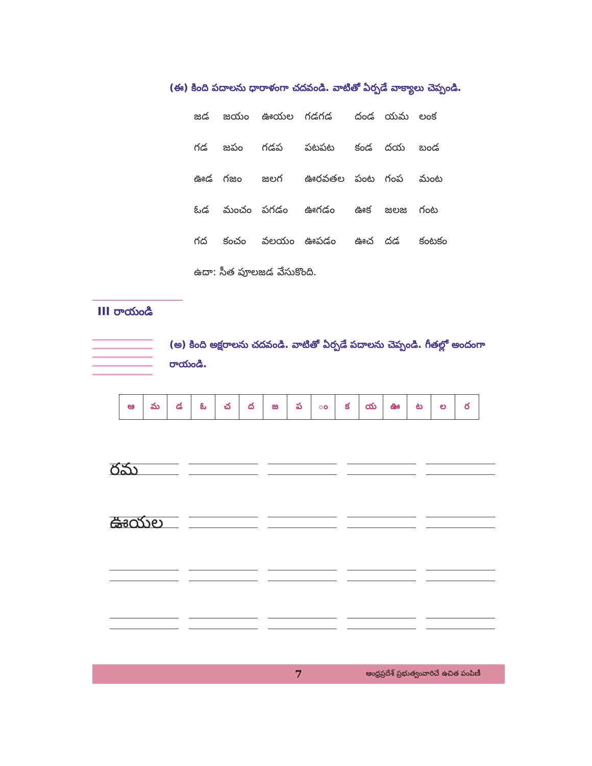(ఈ) కింది పదాలను ధారాళంగా చదవండి. వాటితో ఏర్పడే వాక్యాలు చెప్పండి.
| జడ | జయం | ఊయల | గడగడ | దండ | యమ | లంక |
| గడ | జపం | గడప | పటపట | కండ | దయ | బండ |
| ఊడ | గజం | జలగ | ఊరవతల | పంట | గంప | మంట |
| ఓడ | మంచం | పగడం | ఊగడం | ఊక | జలజ | గంట |
| గద | కంచం | వలయం | ఊపడం | ఊచ | దడ | కంటకం |
| ఉదా: సీత పూలజడ వేసుకొంది. | | | | | | |
III రాయండి
(అ) కింది అక్షరాలను చదవండి. వాటితో ఏర్పడే పదాలను చెప్పండి. గీతల్లో అందంగా రాయండి.
| ఆ | మ | డ | ఓ | చ | ద | జ | ప | ం | క | య | ఊ | ట | ల | ర |
రమ
ఊయల
7 ఆంధ్రప్రదేశ్ ప్రభుత్వంవారిచే ఉచిత పంపిణీ